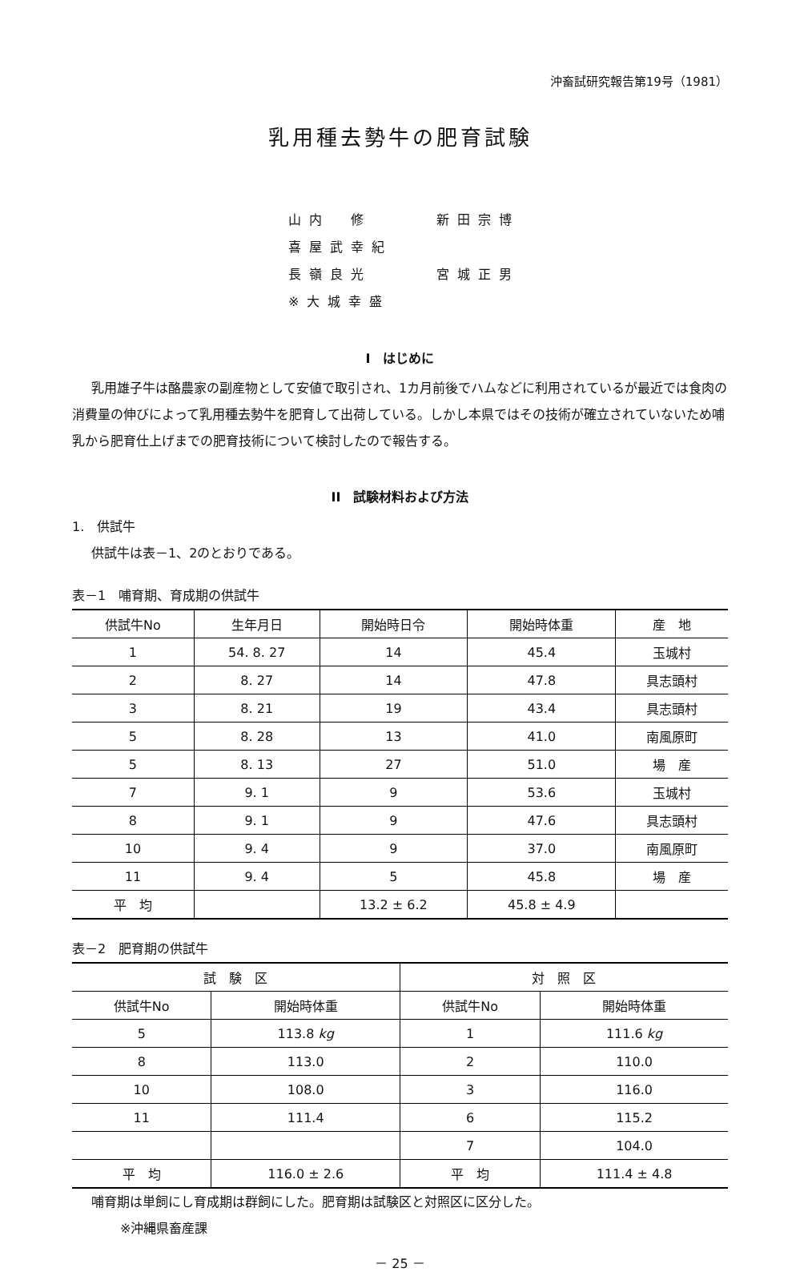沖畜試研究報告第19号（1981）
乳用種去勢牛の肥育試験
山内　修 新田宗博 喜屋武幸紀
長嶺良光 宮城正男 ※大城幸盛
I　はじめに
乳用雄子牛は酪農家の副産物として安値で取引され、1カ月前後でハムなどに利用されているが最近では食肉の消費量の伸びによって乳用種去勢牛を肥育して出荷している。しかし本県ではその技術が確立されていないため哺乳から肥育仕上げまでの肥育技術について検討したので報告する。
II　試験材料および方法
1.　供試牛
供試牛は表－1、2のとおりである。
表－1　哺育期、育成期の供試牛
| 供試牛No | 生年月日 | 開始時日令 | 開始時体重 | 産 地 |
| 1 | 54. 8. 27 | 14 | 45.4 | 玉城村 |
| 2 | 8. 27 | 14 | 47.8 | 具志頭村 |
| 3 | 8. 21 | 19 | 43.4 | 具志頭村 |
| 5 | 8. 28 | 13 | 41.0 | 南風原町 |
| 5 | 8. 13 | 27 | 51.0 | 場 産 |
| 7 | 9. 1 | 9 | 53.6 | 玉城村 |
| 8 | 9. 1 | 9 | 47.6 | 具志頭村 |
| 10 | 9. 4 | 9 | 37.0 | 南風原町 |
| 11 | 9. 4 | 5 | 45.8 | 場 産 |
| 平 均 | | 13.2 ± 6.2 | 45.8 ± 4.9 | |
表－2　肥育期の供試牛
| 試 験 区 | | 対 照 区 | |
| 供試牛No | 開始時体重 | 供試牛No | 開始時体重 |
| 5 | 113.8 kg | 1 | 111.6 kg |
| 8 | 113.0 | 2 | 110.0 |
| 10 | 108.0 | 3 | 116.0 |
| 11 | 111.4 | 6 | 115.2 |
| | | 7 | 104.0 |
| 平 均 | 116.0 ± 2.6 | 平 均 | 111.4 ± 4.8 |
哺育期は単飼にし育成期は群飼にした。肥育期は試験区と対照区に区分した。
※沖縄県畜産課
－ 25 －